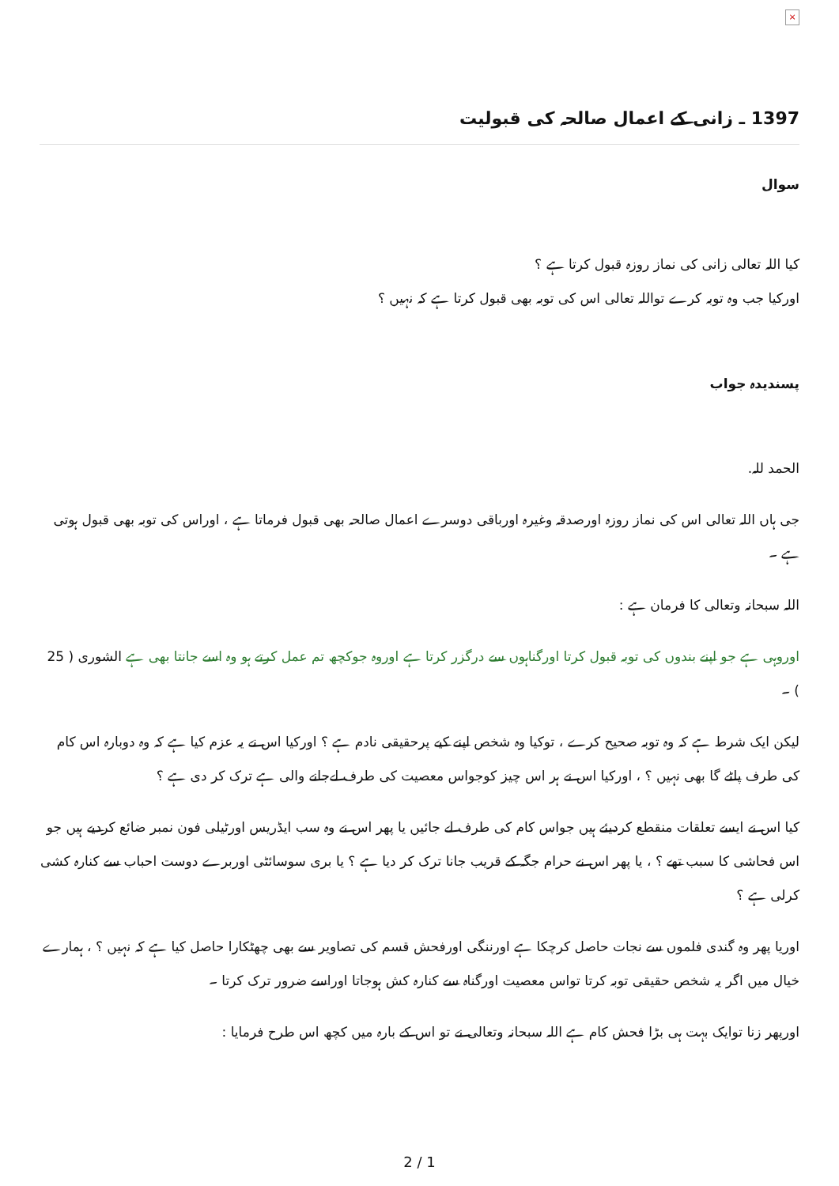×
1397 ـ زانی کے اعمال صالحہ کی قبولیت
سوال
کیا اللہ تعالی زانی کی نماز روزہ قبول کرتا ہے ؟
اورکیا جب وہ توبہ کرے تواللہ تعالی اس کی توبہ بھی قبول کرتا ہے کہ نہیں ؟
پسندیدہ جواب
الحمد للہ.
جی ہاں اللہ تعالی اس کی نماز روزہ اورصدقہ وغیرہ اورباقی دوسرے اعمال صالحہ بھی قبول فرماتا ہے ، اوراس کی توبہ بھی قبول ہوتی ہے ۔
اللہ سبحانہ وتعالی کا فرمان ہے :
اوروہی ہے جو اپنے بندوں کی توبہ قبول کرتا اورگناہوں سے درگزر کرتا ہے اوروہ جوکچھ تم عمل کرتے ہو وہ اسے جانتا بھی ہے الشوری ( 25 ) ۔
لیکن ایک شرط ہے کہ وہ توبہ صحیح کرے ، توکیا وہ شخص اپنے کیے پرحقیقی نادم ہے ؟ اورکیا اس نے یہ عزم کیا ہے کہ وہ دوبارہ اس کام کی طرف پلٹے گا بھی نہیں ؟ ، اورکیا اس نے ہر اس چیز کوجواس معصیت کی طرف لےجانے والی ہے ترک کر دی ہے ؟
کیا اس نے ایسے تعلقات منقطع کردیئے ہیں جواس کام کی طرف لے جائيں یا پھر اس نے وہ سب ایڈریس اورٹیلی فون نمبر ضائع کردیے ہیں جو اس فحاشی کا سبب تھے ؟ ، یا پھر اس نے حرام جگہ کے قریب جانا ترک کر دیا ہے ؟ یا بری سوسائٹی اوربرے دوست احباب سے کنارہ کشی کرلی ہے ؟
اوریا پھر وہ گندی فلموں سے نجات حاصل کرچکا ہے اورننگی اورفحش قسم کی تصاویر سے بھی چھٹکارا حاصل کیا ہے کہ نہیں ؟ ، ہمارے خیال میں اگر یہ شخص حقیقی توبہ کرتا تواس معصیت اورگناہ سے کنارہ کش ہوجاتا اوراسے ضرور ترک کرتا ۔
اورپھر زنا توایک بہت ہی بڑا فحش کام ہے اللہ سبحانہ وتعالی نے تو اس کے بارہ میں کچھ اس طرح فرمایا :
2 / 1